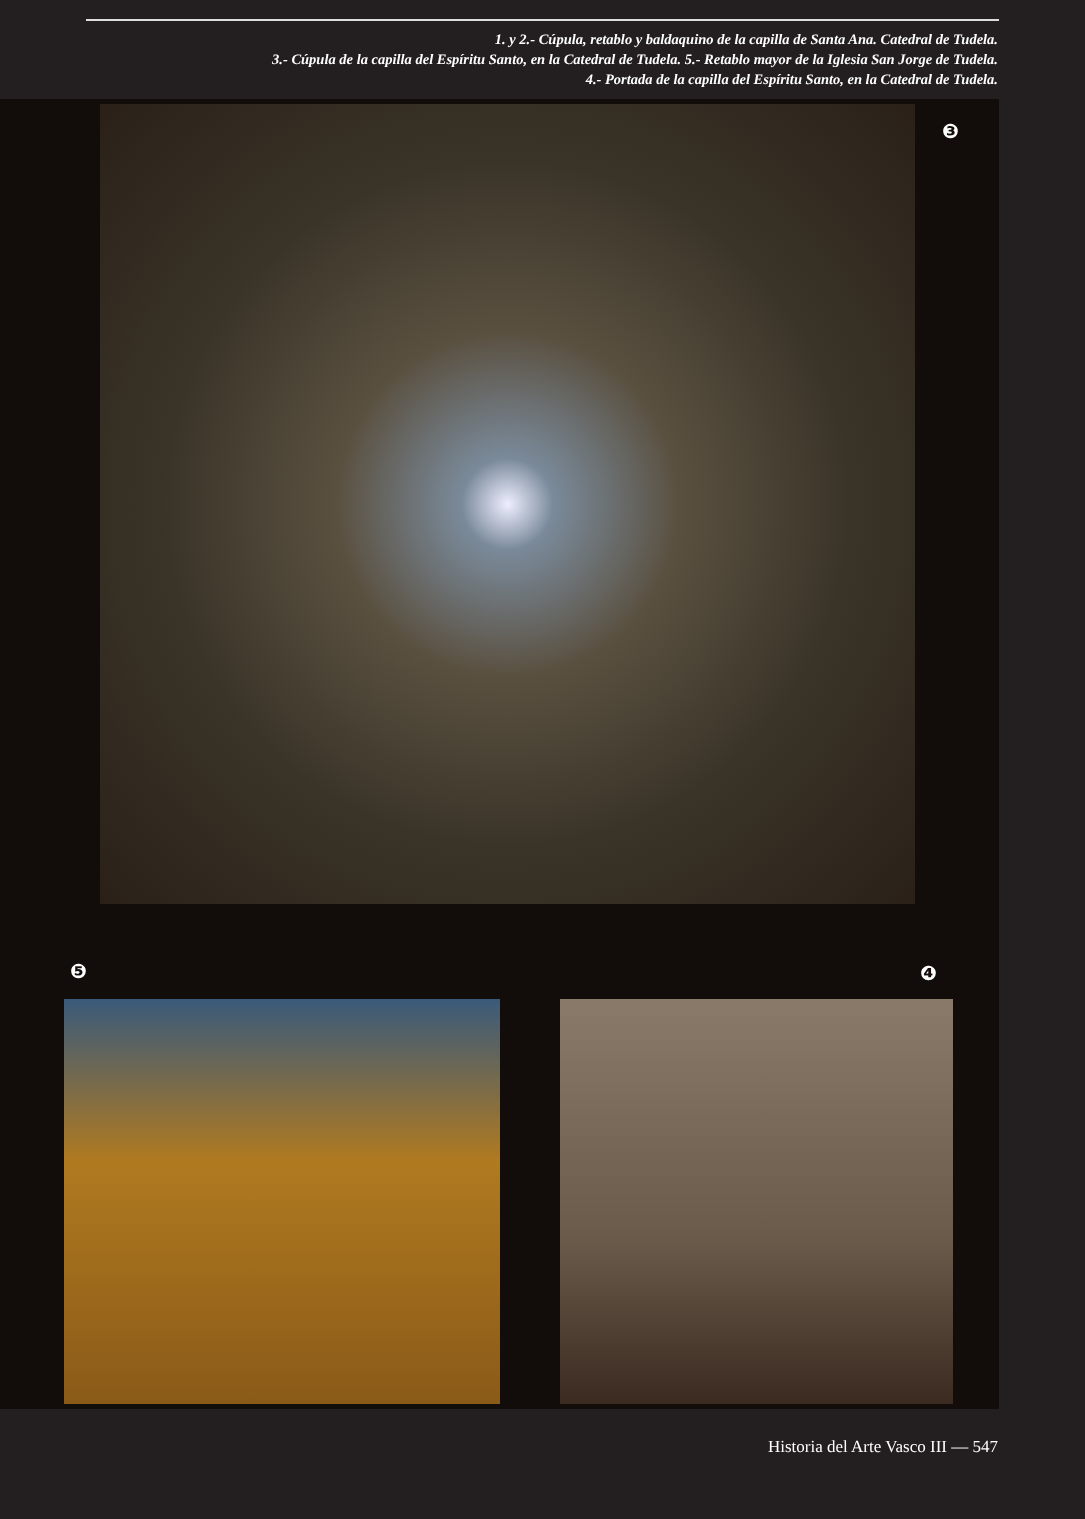1. y 2.- Cúpula, retablo y baldaquino de la capilla de Santa Ana. Catedral de Tudela.
3.- Cúpula de la capilla del Espíritu Santo, en la Catedral de Tudela. 5.- Retablo mayor de la Iglesia San Jorge de Tudela.
4.- Portada de la capilla del Espíritu Santo, en la Catedral de Tudela.
❸
❺ ❹
Historia del Arte Vasco III — 547